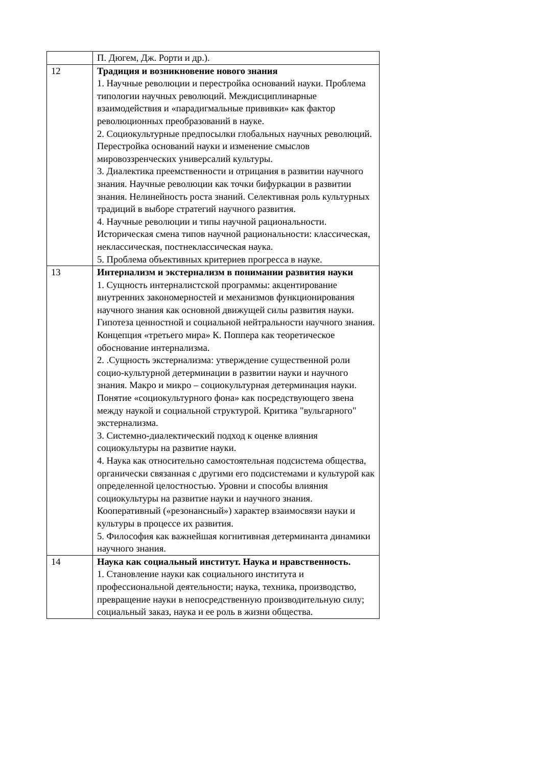| | П. Дюгем, Дж. Рорти и др.). |
| 12 | Традиция и возникновение нового знания 1. Научные революции и перестройка оснований науки. Проблема типологии научных революций. Междисциплинарные взаимодействия и «парадигмальные прививки» как фактор революционных преобразований в науке. 2. Социокультурные предпосылки глобальных научных революций. Перестройка оснований науки и изменение смыслов мировоззренческих универсалий культуры. 3. Диалектика преемственности и отрицания в развитии научного знания. Научные революции как точки бифуркации в развитии знания. Нелинейность роста знаний. Селективная роль культурных традиций в выборе стратегий научного развития. 4. Научные революции и типы научной рациональности. Историческая смена типов научной рациональности: классическая, неклассическая, постнеклассическая наука. 5. Проблема объективных критериев прогресса в науке. |
| 13 | Интернализм и экстернализм в понимании развития науки 1. Сущность интерналистской программы: акцентирование внутренних закономерностей и механизмов функционирования научного знания как основной движущей силы развития науки. Гипотеза ценностной и социальной нейтральности научного знания. Концепция «третьего мира» К. Поппера как теоретическое обоснование интернализма. 2. .Сущность экстернализма: утверждение существенной роли социо-культурной детерминации в развитии науки и научного знания. Макро и микро – социокультурная детерминация науки. Понятие «социокультурного фона» как посредствующего звена между наукой и социальной структурой. Критика "вульгарного" экстернализма. 3. Системно-диалектический подход к оценке влияния социокультуры на развитие науки. 4. Наука как относительно самостоятельная подсистема общества, органически связанная с другими его подсистемами и культурой как определенной целостностью. Уровни и способы влияния социокультуры на развитие науки и научного знания. Кооперативный («резонансный») характер взаимосвязи науки и культуры в процессе их развития. 5. Философия как важнейшая когнитивная детерминанта динамики научного знания. |
| 14 | Наука как социальный институт. Наука и нравственность. 1. Становление науки как социального института и профессиональной деятельности; наука, техника, производство, превращение науки в непосредственную производительную силу; социальный заказ, наука и ее роль в жизни общества. |